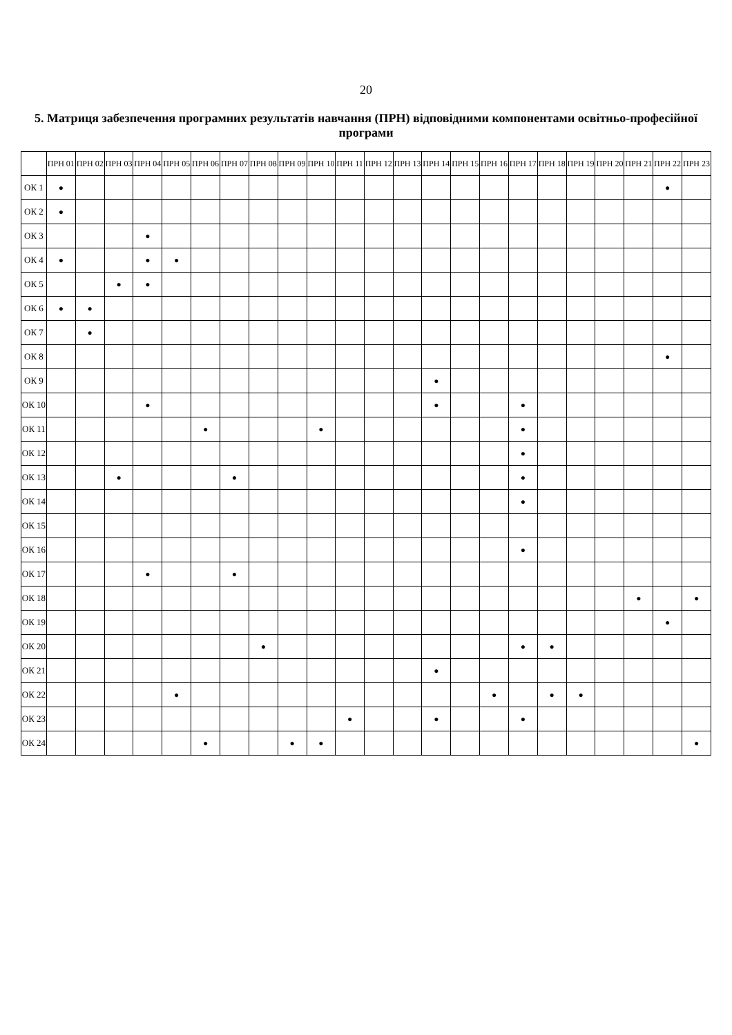20
5. Матриця забезпечення програмних результатів навчання (ПРН) відповідними компонентами освітньо-професійної програми
| | ПРН 01 | ПРН 02 | ПРН 03 | ПРН 04 | ПРН 05 | ПРН 06 | ПРН 07 | ПРН 08 | ПРН 09 | ПРН 10 | ПРН 11 | ПРН 12 | ПРН 13 | ПРН 14 | ПРН 15 | ПРН 16 | ПРН 17 | ПРН 18 | ПРН 19 | ПРН 20 | ПРН 21 | ПРН 22 | ПРН 23 |
| --- | --- | --- | --- | --- | --- | --- | --- | --- | --- | --- | --- | --- | --- | --- | --- | --- | --- | --- | --- | --- | --- | --- | --- |
| ОК 1 | ● | | | | | | | | | | | | | | | | | | | | | ● | |
| ОК 2 | ● | | | | | | | | | | | | | | | | | | | | | | |
| ОК 3 | | | | ● | | | | | | | | | | | | | | | | | | | |
| ОК 4 | ● | | | ● | ● | | | | | | | | | | | | | | | | | | |
| ОК 5 | | | ● | ● | | | | | | | | | | | | | | | | | | | |
| ОК 6 | ● | ● | | | | | | | | | | | | | | | | | | | | | |
| ОК 7 | | ● | | | | | | | | | | | | | | | | | | | | | |
| ОК 8 | | | | | | | | | | | | | | | | | | | | | | ● | |
| ОК 9 | | | | | | | | | | | | | | ● | | | | | | | | | |
| ОК 10 | | | | ● | | | | | | | | | | ● | | | ● | | | | | | |
| ОК 11 | | | | | | ● | | | | ● | | | | | | | ● | | | | | | |
| ОК 12 | | | | | | | | | | | | | | | | | ● | | | | | | |
| ОК 13 | | | ● | | | | ● | | | | | | | | | | ● | | | | | | |
| ОК 14 | | | | | | | | | | | | | | | | | ● | | | | | | |
| ОК 15 | | | | | | | | | | | | | | | | | | | | | | | |
| ОК 16 | | | | | | | | | | | | | | | | | ● | | | | | | |
| ОК 17 | | | | ● | | | ● | | | | | | | | | | | | | | | | |
| ОК 18 | | | | | | | | | | | | | | | | | | | | | ● | | ● |
| ОК 19 | | | | | | | | | | | | | | | | | | | | | | ● | |
| ОК 20 | | | | | | | | ● | | | | | | | | | ● | ● | | | | | |
| ОК 21 | | | | | | | | | | | | | | ● | | | | | | | | | |
| ОК 22 | | | | | ● | | | | | | | | | | | ● | | ● | ● | | | | |
| ОК 23 | | | | | | | | | | | ● | | | ● | | | ● | | | | | | |
| ОК 24 | | | | | | ● | | | ● | ● | | | | | | | | | | | | | ● |